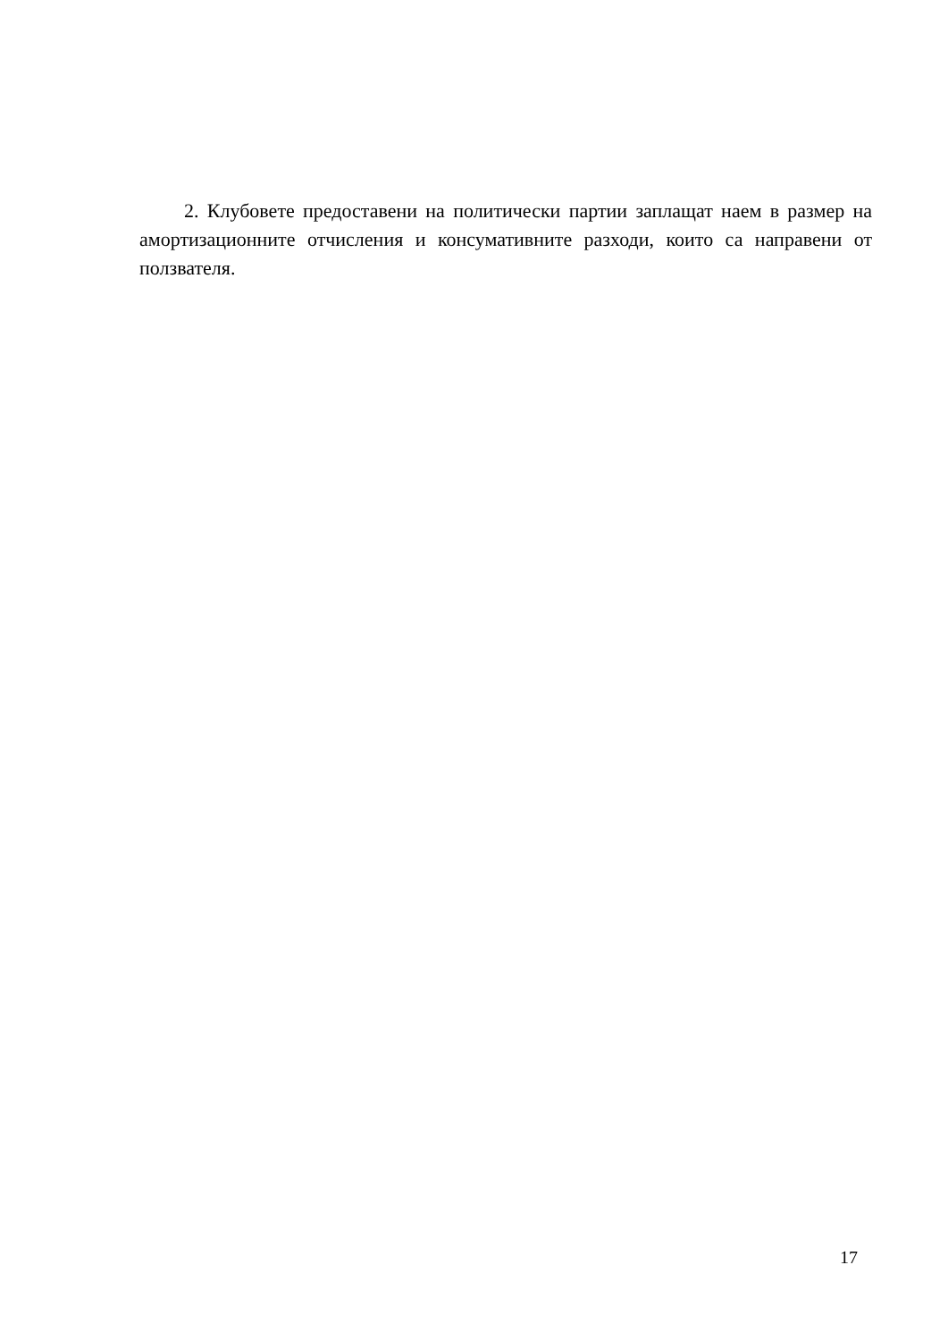2. Клубовете предоставени на политически партии заплащат наем в размер на амортизационните отчисления и консумативните разходи, които са направени от ползвателя.
17